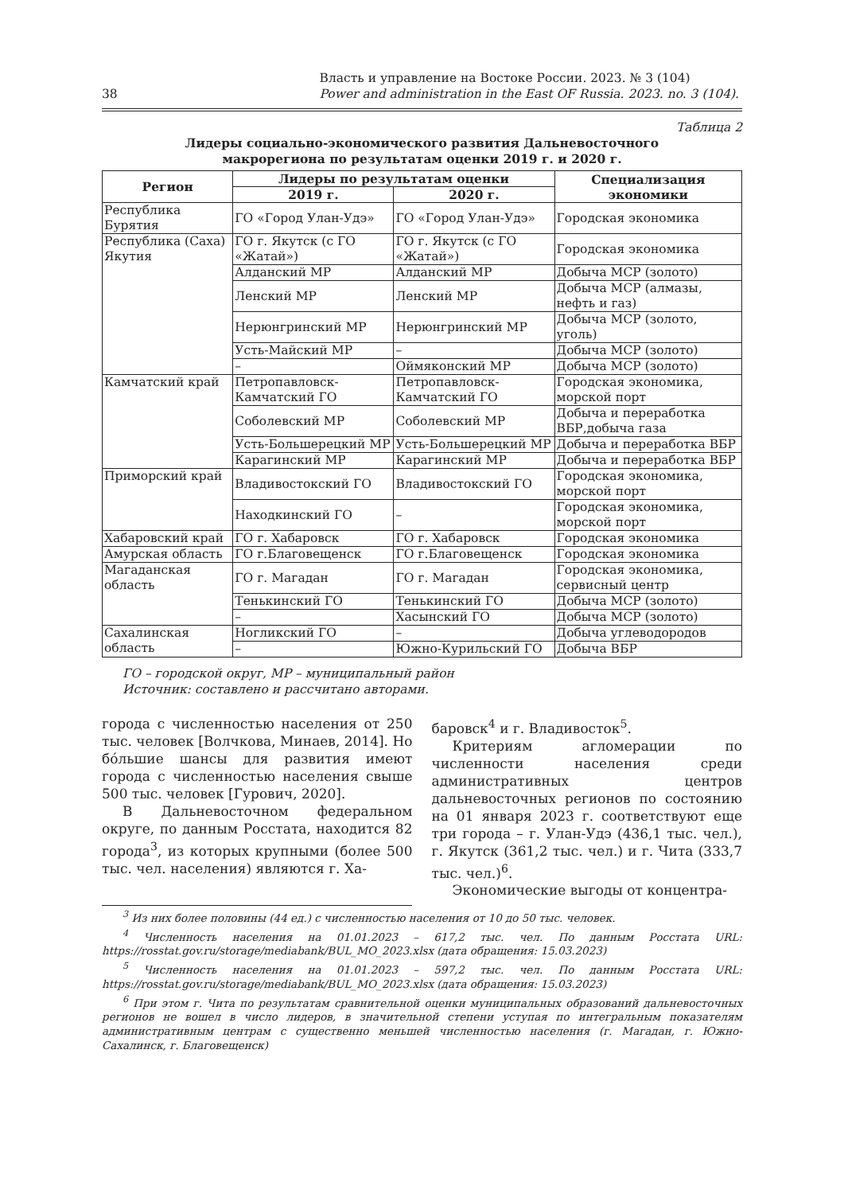38 Власть и управление на Востоке России. 2023. № 3 (104)
Power and administration in the East OF Russia. 2023. no. 3 (104).
Таблица 2
Лидеры социально-экономического развития Дальневосточного
макрорегиона по результатам оценки 2019 г. и 2020 г.
| Регион | Лидеры по результатам оценки | | Специализация экономики |
| --- | --- | --- | --- |
| | 2019 г. | 2020 г. | |
| Республика Бурятия | ГО «Город Улан-Удэ» | ГО «Город Улан-Удэ» | Городская экономика |
| Республика (Саха) Якутия | ГО г. Якутск (с ГО «Жатай») | ГО г. Якутск (с ГО «Жатай») | Городская экономика |
| | Алданский МР | Алданский МР | Добыча МСР (золото) |
| | Ленский МР | Ленский МР | Добыча МСР (алмазы, нефть и газ) |
| | Нерюнгринский МР | Нерюнгринский МР | Добыча МСР (золото, уголь) |
| | Усть-Майский МР | – | Добыча МСР (золото) |
| | – | Оймяконский МР | Добыча МСР (золото) |
| Камчатский край | Петропавловск-Камчатский ГО | Петропавловск-Камчатский ГО | Городская экономика, морской порт |
| | Соболевский МР | Соболевский МР | Добыча и переработка ВБР,добыча газа |
| | Усть-Большерецкий МР | Усть-Большерецкий МР | Добыча и переработка ВБР |
| | Карагинский МР | Карагинский МР | Добыча и переработка ВБР |
| Приморский край | Владивостокский ГО | Владивостокский ГО | Городская экономика, морской порт |
| | Находкинский ГО | – | Городская экономика, морской порт |
| Хабаровский край | ГО г. Хабаровск | ГО г. Хабаровск | Городская экономика |
| Амурская область | ГО г.Благовещенск | ГО г.Благовещенск | Городская экономика |
| Магаданская область | ГО г. Магадан | ГО г. Магадан | Городская экономика, сервисный центр |
| | Тенькинский ГО | Тенькинский ГО | Добыча МСР (золото) |
| | – | Хасынский ГО | Добыча МСР (золото) |
| Сахалинская область | Ногликский ГО | – | Добыча углеводородов |
| | – | Южно-Курильский ГО | Добыча ВБР |
ГО – городской округ, МР – муниципальный район
Источник: составлено и рассчитано авторами.
города с численностью населения от 250 тыс. человек [Волчкова, Минаев, 2014]. Но бóльшие шансы для развития имеют города с численностью населения свыше 500 тыс. человек [Гурович, 2020].
В Дальневосточном федеральном округе, по данным Росстата, находится 82 города<sup>3</sup>, из которых крупными (более 500 тыс. чел. населения) являются г. Ха-
баровск<sup>4</sup> и г. Владивосток<sup>5</sup>.
Критериям агломерации по численности населения среди административных центров дальневосточных регионов по состоянию на 01 января 2023 г. соответствуют еще три города – г. Улан-Удэ (436,1 тыс. чел.), г. Якутск (361,2 тыс. чел.) и г. Чита (333,7 тыс. чел.)<sup>6</sup>.
Экономические выгоды от концентра-
<sup>3</sup> Из них более половины (44 ед.) с численностью населения от 10 до 50 тыс. человек.
<sup>4</sup> Численность населения на 01.01.2023 – 617,2 тыс. чел. По данным Росстата URL: https://rosstat.gov.ru/storage/mediabank/BUL_MO_2023.xlsx (дата обращения: 15.03.2023)
<sup>5</sup> Численность населения на 01.01.2023 – 597,2 тыс. чел. По данным Росстата URL: https://rosstat.gov.ru/storage/mediabank/BUL_MO_2023.xlsx (дата обращения: 15.03.2023)
<sup>6</sup> При этом г. Чита по результатам сравнительной оценки муниципальных образований дальневосточных регионов не вошел в число лидеров, в значительной степени уступая по интегральным показателям административным центрам с существенно меньшей численностью населения (г. Магадан, г. Южно-Сахалинск, г. Благовещенск)